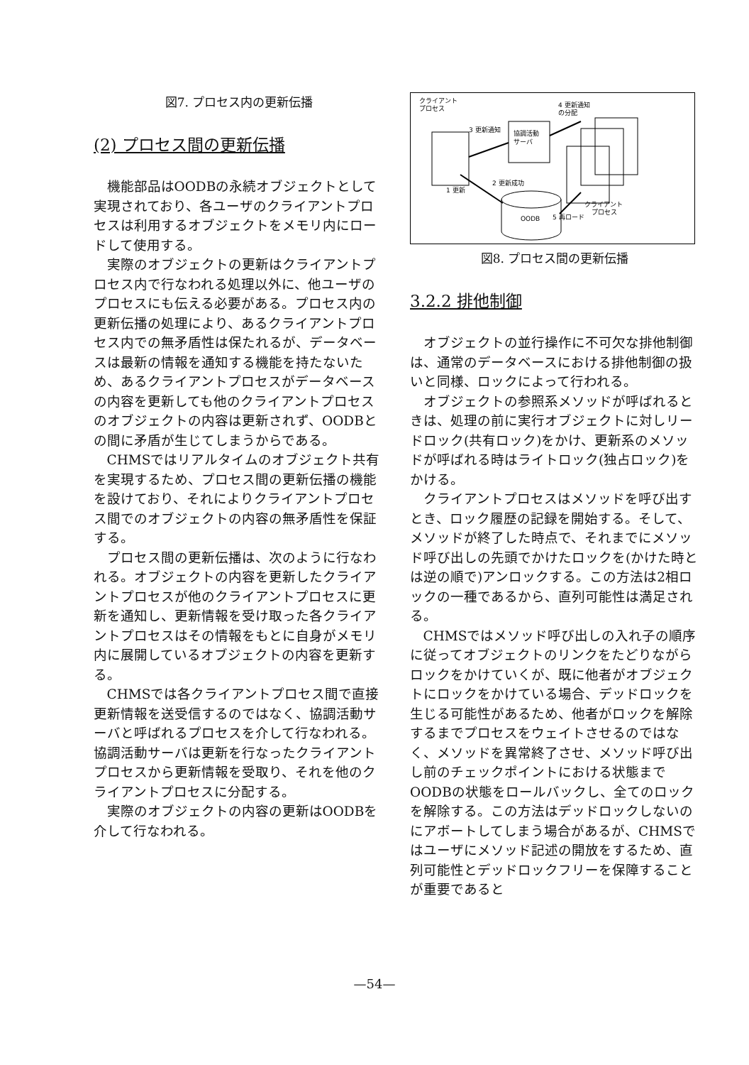図7. プロセス内の更新伝播
(2) プロセス間の更新伝播
機能部品はOODBの永続オブジェクトとして実現されており、各ユーザのクライアントプロセスは利用するオブジェクトをメモリ内にロードして使用する。
実際のオブジェクトの更新はクライアントプロセス内で行なわれる処理以外に、他ユーザのプロセスにも伝える必要がある。プロセス内の更新伝播の処理により、あるクライアントプロセス内での無矛盾性は保たれるが、データベースは最新の情報を通知する機能を持たないため、あるクライアントプロセスがデータベースの内容を更新しても他のクライアントプロセスのオブジェクトの内容は更新されず、OODBとの間に矛盾が生じてしまうからである。
CHMSではリアルタイムのオブジェクト共有を実現するため、プロセス間の更新伝播の機能を設けており、それによりクライアントプロセス間でのオブジェクトの内容の無矛盾性を保証する。
プロセス間の更新伝播は、次のように行なわれる。オブジェクトの内容を更新したクライアントプロセスが他のクライアントプロセスに更新を通知し、更新情報を受け取った各クライアントプロセスはその情報をもとに自身がメモリ内に展開しているオブジェクトの内容を更新する。
CHMSでは各クライアントプロセス間で直接更新情報を送受信するのではなく、協調活動サーバと呼ばれるプロセスを介して行なわれる。協調活動サーバは更新を行なったクライアントプロセスから更新情報を受取り、それを他のクライアントプロセスに分配する。
実際のオブジェクトの内容の更新はOODBを介して行なわれる。
クライアント
プロセス
協調活動
サーバ
3 更新通知
4 更新通知
の分配
OODB
2 更新成功
1 更新
クライアント
プロセス
5 再ロード
図8. プロセス間の更新伝播
3.2.2 排他制御
オブジェクトの並行操作に不可欠な排他制御は、通常のデータベースにおける排他制御の扱いと同様、ロックによって行われる。
オブジェクトの参照系メソッドが呼ばれるときは、処理の前に実行オブジェクトに対しリードロック(共有ロック)をかけ、更新系のメソッドが呼ばれる時はライトロック(独占ロック)をかける。
クライアントプロセスはメソッドを呼び出すとき、ロック履歴の記録を開始する。そして、メソッドが終了した時点で、それまでにメソッド呼び出しの先頭でかけたロックを(かけた時とは逆の順で)アンロックする。この方法は2相ロックの一種であるから、直列可能性は満足される。
CHMSではメソッド呼び出しの入れ子の順序に従ってオブジェクトのリンクをたどりながらロックをかけていくが、既に他者がオブジェクトにロックをかけている場合、デッドロックを生じる可能性があるため、他者がロックを解除するまでプロセスをウェイトさせるのではなく、メソッドを異常終了させ、メソッド呼び出し前のチェックポイントにおける状態までOODBの状態をロールバックし、全てのロックを解除する。この方法はデッドロックしないのにアボートしてしまう場合があるが、CHMSではユーザにメソッド記述の開放をするため、直列可能性とデッドロックフリーを保障することが重要であると
—54—